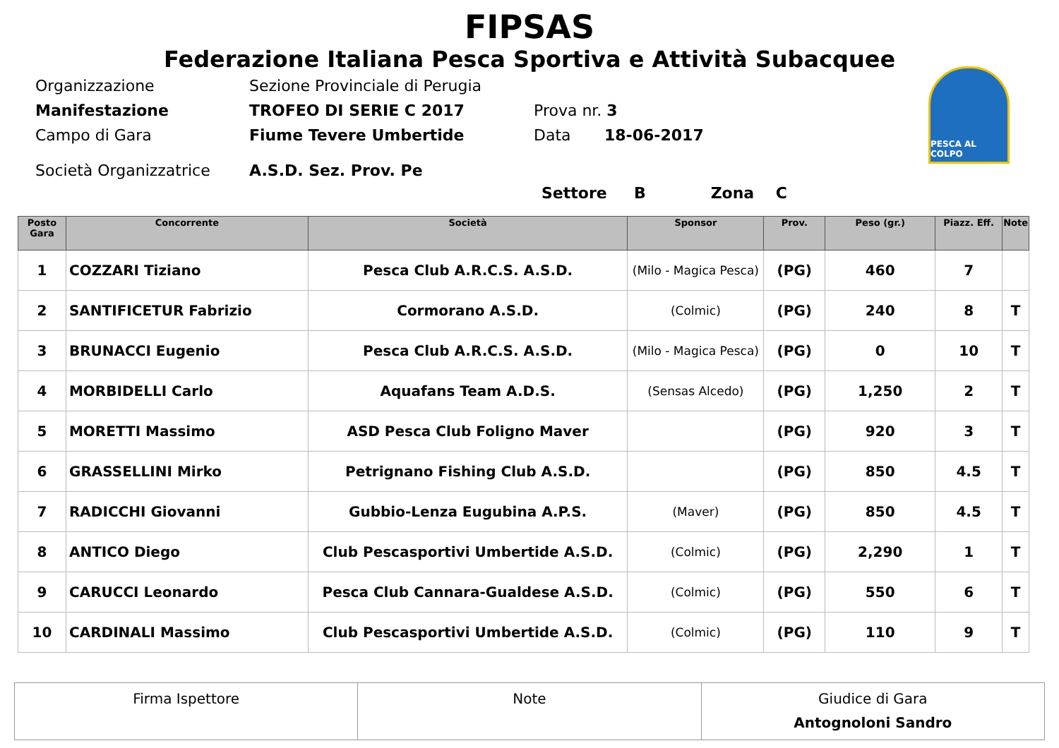FIPSAS
Federazione Italiana Pesca Sportiva e Attività Subacquee
PESCA AL COLPO
Organizzazione Sezione Provinciale di Perugia
Manifestazione TROFEO DI SERIE C 2017 Prova nr. 3
Campo di Gara Fiume Tevere Umbertide Data 18-06-2017
Società Organizzatrice A.S.D. Sez. Prov. Pe
Settore B Zona C
| Posto Gara | Concorrente | Società | Sponsor | Prov. | Peso (gr.) | Piazz. Eff. | Note |
| --- | --- | --- | --- | --- | --- | --- | --- |
| 1 | COZZARI Tiziano | Pesca Club A.R.C.S. A.S.D. | (Milo - Magica Pesca) | (PG) | 460 | 7 | |
| 2 | SANTIFICETUR Fabrizio | Cormorano A.S.D. | (Colmic) | (PG) | 240 | 8 | T |
| 3 | BRUNACCI Eugenio | Pesca Club A.R.C.S. A.S.D. | (Milo - Magica Pesca) | (PG) | 0 | 10 | T |
| 4 | MORBIDELLI Carlo | Aquafans Team A.D.S. | (Sensas Alcedo) | (PG) | 1,250 | 2 | T |
| 5 | MORETTI Massimo | ASD Pesca Club Foligno Maver | | (PG) | 920 | 3 | T |
| 6 | GRASSELLINI Mirko | Petrignano Fishing Club A.S.D. | | (PG) | 850 | 4.5 | T |
| 7 | RADICCHI Giovanni | Gubbio-Lenza Eugubina A.P.S. | (Maver) | (PG) | 850 | 4.5 | T |
| 8 | ANTICO Diego | Club Pescasportivi Umbertide A.S.D. | (Colmic) | (PG) | 2,290 | 1 | T |
| 9 | CARUCCI Leonardo | Pesca Club Cannara-Gualdese A.S.D. | (Colmic) | (PG) | 550 | 6 | T |
| 10 | CARDINALI Massimo | Club Pescasportivi Umbertide A.S.D. | (Colmic) | (PG) | 110 | 9 | T |
Firma Ispettore Note Giudice di Gara
Antognoloni Sandro